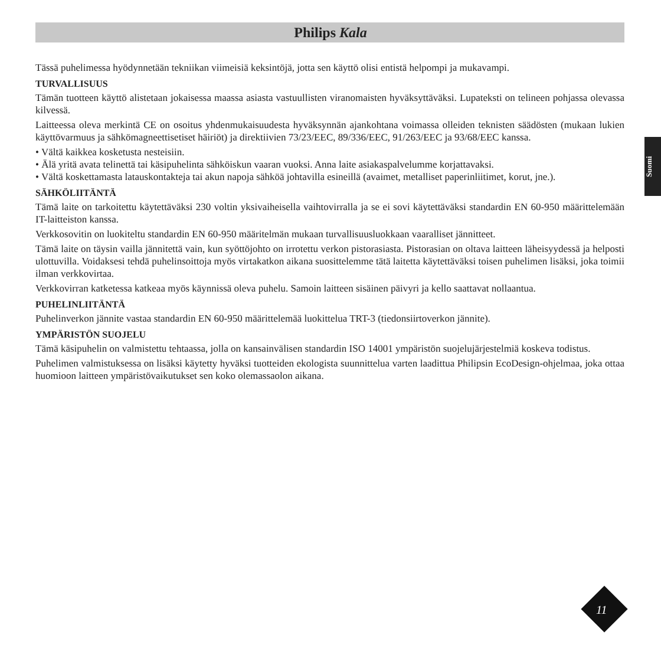Philips Kala
Suomi
Tässä puhelimessa hyödynnetään tekniikan viimeisiä keksintöjä, jotta sen käyttö olisi entistä helpompi ja mukavampi.
TURVALLISUUS
Tämän tuotteen käyttö alistetaan jokaisessa maassa asiasta vastuullisten viranomaisten hyväksyttäväksi. Lupateksti on telineen pohjassa olevassa kilvessä.
Laitteessa oleva merkintä CE on osoitus yhdenmukaisuudesta hyväksynnän ajankohtana voimassa olleiden teknisten säädösten (mukaan lukien käyttövarmuus ja sähkömagneettisetiset häiriöt) ja direktiivien 73/23/EEC, 89/336/EEC, 91/263/EEC ja 93/68/EEC kanssa.
• Vältä kaikkea kosketusta nesteisiin.
• Älä yritä avata telinettä tai käsipuhelinta sähköiskun vaaran vuoksi. Anna laite asiakaspalvelumme korjattavaksi.
• Vältä koskettamasta latauskontakteja tai akun napoja sähköä johtavilla esineillä (avaimet, metalliset paperinliitimet, korut, jne.).
SÄHKÖLIITÄNTÄ
Tämä laite on tarkoitettu käytettäväksi 230 voltin yksivaiheisella vaihtovirralla ja se ei sovi käytettäväksi standardin EN 60-950 määrittelemään IT-laitteiston kanssa.
Verkkosovitin on luokiteltu standardin EN 60-950 määritelmän mukaan turvallisuusluokkaan vaaralliset jännitteet.
Tämä laite on täysin vailla jännitettä vain, kun syöttöjohto on irrotettu verkon pistorasiasta. Pistorasian on oltava laitteen läheisyydessä ja helposti ulottuvilla. Voidaksesi tehdä puhelinsoittoja myös virtakatkon aikana suosittelemme tätä laitetta käytettäväksi toisen puhelimen lisäksi, joka toimii ilman verkkovirtaa.
Verkkovirran katketessa katkeaa myös käynnissä oleva puhelu. Samoin laitteen sisäinen päivyri ja kello saattavat nollaantua.
PUHELINLIITÄNTÄ
Puhelinverkon jännite vastaa standardin EN 60-950 määrittelemää luokittelua TRT-3 (tiedonsiirtoverkon jännite).
YMPÄRISTÖN SUOJELU
Tämä käsipuhelin on valmistettu tehtaassa, jolla on kansainvälisen standardin ISO 14001 ympäristön suojelujärjestelmiä koskeva todistus.
Puhelimen valmistuksessa on lisäksi käytetty hyväksi tuotteiden ekologista suunnittelua varten laadittua Philipsin EcoDesign-ohjelmaa, joka ottaa huomioon laitteen ympäristövaikutukset sen koko olemassaolon aikana.
11